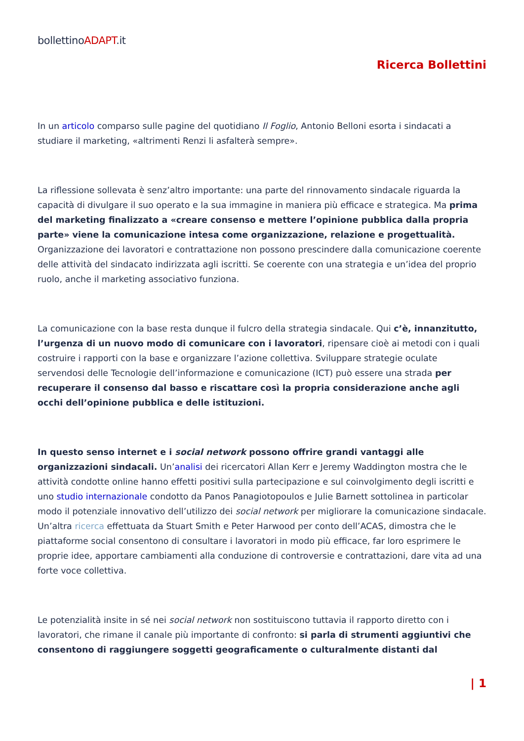bollettinoADAPT.it
Ricerca Bollettini
In un articolo comparso sulle pagine del quotidiano Il Foglio, Antonio Belloni esorta i sindacati a studiare il marketing, «altrimenti Renzi li asfalterà sempre».
La riflessione sollevata è senz’altro importante: una parte del rinnovamento sindacale riguarda la capacità di divulgare il suo operato e la sua immagine in maniera più efficace e strategica. Ma prima del marketing finalizzato a «creare consenso e mettere l’opinione pubblica dalla propria parte» viene la comunicazione intesa come organizzazione, relazione e progettualità. Organizzazione dei lavoratori e contrattazione non possono prescindere dalla comunicazione coerente delle attività del sindacato indirizzata agli iscritti. Se coerente con una strategia e un’idea del proprio ruolo, anche il marketing associativo funziona.
La comunicazione con la base resta dunque il fulcro della strategia sindacale. Qui c’è, innanzitutto, l’urgenza di un nuovo modo di comunicare con i lavoratori, ripensare cioè ai metodi con i quali costruire i rapporti con la base e organizzare l’azione collettiva. Sviluppare strategie oculate servendosi delle Tecnologie dell’informazione e comunicazione (ICT) può essere una strada per recuperare il consenso dal basso e riscattare così la propria considerazione anche agli occhi dell’opinione pubblica e delle istituzioni.
In questo senso internet e i social network possono offrire grandi vantaggi alle organizzazioni sindacali. Un’analisi dei ricercatori Allan Kerr e Jeremy Waddington mostra che le attività condotte online hanno effetti positivi sulla partecipazione e sul coinvolgimento degli iscritti e uno studio internazionale condotto da Panos Panagiotopoulos e Julie Barnett sottolinea in particolar modo il potenziale innovativo dell’utilizzo dei social network per migliorare la comunicazione sindacale. Un’altra ricerca effettuata da Stuart Smith e Peter Harwood per conto dell’ACAS, dimostra che le piattaforme social consentono di consultare i lavoratori in modo più efficace, far loro esprimere le proprie idee, apportare cambiamenti alla conduzione di controversie e contrattazioni, dare vita ad una forte voce collettiva.
Le potenzialità insite in sé nei social network non sostituiscono tuttavia il rapporto diretto con i lavoratori, che rimane il canale più importante di confronto: si parla di strumenti aggiuntivi che consentono di raggiungere soggetti geograficamente o culturalmente distanti dal
| 1